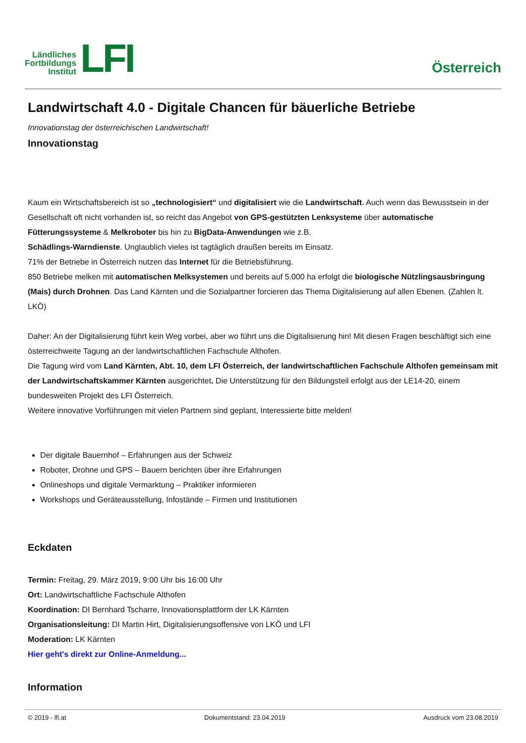Ländliches
Fortbildungs
Institut
LFI
Österreich
Landwirtschaft 4.0 - Digitale Chancen für bäuerliche Betriebe
Innovationstag der österreichischen Landwirtschaft!
Innovationstag
Kaum ein Wirtschaftsbereich ist so „technologisiert“ und digitalisiert wie die Landwirtschaft. Auch wenn das Bewusstsein in der Gesellschaft oft nicht vorhanden ist, so reicht das Angebot von GPS-gestützten Lenksysteme über automatische Fütterungssysteme & Melkroboter bis hin zu BigData-Anwendungen wie z.B.
Schädlings-Warndienste. Unglaublich vieles ist tagtäglich draußen bereits im Einsatz.
71% der Betriebe in Österreich nutzen das Internet für die Betriebsführung.
850 Betriebe melken mit automatischen Melksystemen und bereits auf 5.000 ha erfolgt die biologische Nützlingsausbringung (Mais) durch Drohnen. Das Land Kärnten und die Sozialpartner forcieren das Thema Digitalisierung auf allen Ebenen. (Zahlen lt. LKÖ)
Daher: An der Digitalisierung führt kein Weg vorbei, aber wo führt uns die Digitalisierung hin! Mit diesen Fragen beschäftigt sich eine österreichweite Tagung an der landwirtschaftlichen Fachschule Althofen.
Die Tagung wird vom Land Kärnten, Abt. 10, dem LFI Österreich, der landwirtschaftlichen Fachschule Althofen gemeinsam mit der Landwirtschaftskammer Kärnten ausgerichtet. Die Unterstützung für den Bildungsteil erfolgt aus der LE14-20, einem bundesweiten Projekt des LFI Österreich.
Weitere innovative Vorführungen mit vielen Partnern sind geplant, Interessierte bitte melden!
Der digitale Bauernhof – Erfahrungen aus der Schweiz
Roboter, Drohne und GPS – Bauern berichten über ihre Erfahrungen
Onlineshops und digitale Vermarktung – Praktiker informieren
Workshops und Geräteausstellung, Infostände – Firmen und Institutionen
Eckdaten
Termin: Freitag, 29. März 2019, 9:00 Uhr bis 16:00 Uhr
Ort: Landwirtschaftliche Fachschule Althofen
Koordination: DI Bernhard Tscharre, Innovationsplattform der LK Kärnten
Organisationsleitung: DI Martin Hirt, Digitalisierungsoffensive von LKÖ und LFI
Moderation: LK Kärnten
Hier geht's direkt zur Online-Anmeldung...
Information
© 2019 - lfi.at Dokumentstand: 23.04.2019 Ausdruck vom 23.08.2019